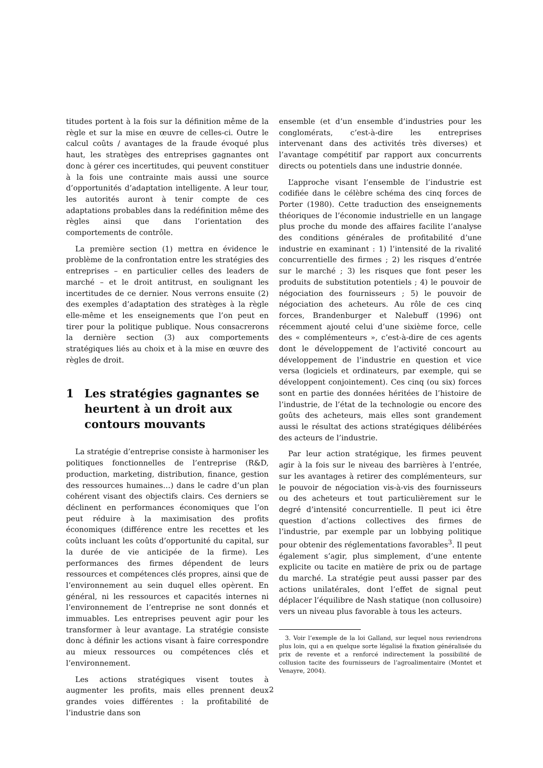titudes portent à la fois sur la définition même de la règle et sur la mise en œuvre de celles-ci. Outre le calcul coûts / avantages de la fraude évoqué plus haut, les stratèges des entreprises gagnantes ont donc à gérer ces incertitudes, qui peuvent constituer à la fois une contrainte mais aussi une source d’opportunités d’adaptation intelligente. A leur tour, les autorités auront à tenir compte de ces adaptations probables dans la redéfinition même des règles ainsi que dans l’orientation des comportements de contrôle.
La première section (1) mettra en évidence le problème de la confrontation entre les stratégies des entreprises – en particulier celles des leaders de marché – et le droit antitrust, en soulignant les incertitudes de ce dernier. Nous verrons ensuite (2) des exemples d’adaptation des stratèges à la règle elle-même et les enseignements que l’on peut en tirer pour la politique publique. Nous consacrerons la dernière section (3) aux comportements stratégiques liés au choix et à la mise en œuvre des règles de droit.
1 Les stratégies gagnantes se heurtent à un droit aux contours mouvants
La stratégie d’entreprise consiste à harmoniser les politiques fonctionnelles de l’entreprise (R&D, production, marketing, distribution, finance, gestion des ressources humaines…) dans le cadre d’un plan cohérent visant des objectifs clairs. Ces derniers se déclinent en performances économiques que l’on peut réduire à la maximisation des profits économiques (différence entre les recettes et les coûts incluant les coûts d’opportunité du capital, sur la durée de vie anticipée de la firme). Les performances des firmes dépendent de leurs ressources et compétences clés propres, ainsi que de l’environnement au sein duquel elles opèrent. En général, ni les ressources et capacités internes ni l’environnement de l’entreprise ne sont donnés et immuables. Les entreprises peuvent agir pour les transformer à leur avantage. La stratégie consiste donc à définir les actions visant à faire correspondre au mieux ressources ou compétences clés et l’environnement.
Les actions stratégiques visent toutes à augmenter les profits, mais elles prennent deux grandes voies différentes : la profitabilité de l’industrie dans son
ensemble (et d’un ensemble d’industries pour les conglomérats, c’est-à-dire les entreprises intervenant dans des activités très diverses) et l’avantage compétitif par rapport aux concurrents directs ou potentiels dans une industrie donnée.
L’approche visant l’ensemble de l’industrie est codifiée dans le célèbre schéma des cinq forces de Porter (1980). Cette traduction des enseignements théoriques de l’économie industrielle en un langage plus proche du monde des affaires facilite l’analyse des conditions générales de profitabilité d’une industrie en examinant : 1) l’intensité de la rivalité concurrentielle des firmes ; 2) les risques d’entrée sur le marché ; 3) les risques que font peser les produits de substitution potentiels ; 4) le pouvoir de négociation des fournisseurs ; 5) le pouvoir de négociation des acheteurs. Au rôle de ces cinq forces, Brandenburger et Nalebuff (1996) ont récemment ajouté celui d’une sixième force, celle des « complémenteurs », c’est-à-dire de ces agents dont le développement de l’activité concourt au développement de l’industrie en question et vice versa (logiciels et ordinateurs, par exemple, qui se développent conjointement). Ces cinq (ou six) forces sont en partie des données héritées de l’histoire de l’industrie, de l’état de la technologie ou encore des goûts des acheteurs, mais elles sont grandement aussi le résultat des actions stratégiques délibérées des acteurs de l’industrie.
Par leur action stratégique, les firmes peuvent agir à la fois sur le niveau des barrières à l’entrée, sur les avantages à retirer des complémenteurs, sur le pouvoir de négociation vis-à-vis des fournisseurs ou des acheteurs et tout particulièrement sur le degré d’intensité concurrentielle. Il peut ici être question d’actions collectives des firmes de l’industrie, par exemple par un lobbying politique pour obtenir des réglementations favorables<sup>3</sup>. Il peut également s’agir, plus simplement, d’une entente explicite ou tacite en matière de prix ou de partage du marché. La stratégie peut aussi passer par des actions unilatérales, dont l’effet de signal peut déplacer l’équilibre de Nash statique (non collusoire) vers un niveau plus favorable à tous les acteurs.
3. Voir l’exemple de la loi Galland, sur lequel nous reviendrons plus loin, qui a en quelque sorte légalisé la fixation généralisée du prix de revente et a renforcé indirectement la possibilité de collusion tacite des fournisseurs de l’agroalimentaire (Montet et Venayre, 2004).
2